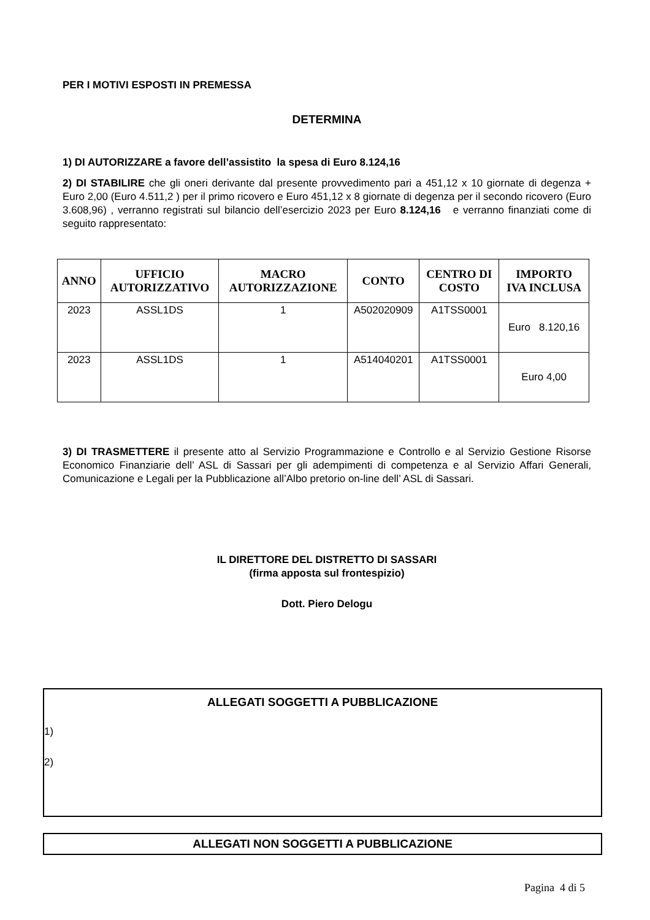PER I MOTIVI ESPOSTI IN PREMESSA
DETERMINA
1) DI AUTORIZZARE a favore dell’assistito la spesa di Euro 8.124,16
2) DI STABILIRE che gli oneri derivante dal presente provvedimento pari a 451,12 x 10 giornate di degenza + Euro 2,00 (Euro 4.511,2 ) per il primo ricovero e Euro 451,12 x 8 giornate di degenza per il secondo ricovero (Euro 3.608,96) , verranno registrati sul bilancio dell’esercizio 2023 per Euro 8.124,16 e verranno finanziati come di seguito rappresentato:
| ANNO | UFFICIO AUTORIZZATIVO | MACRO AUTORIZZAZIONE | CONTO | CENTRO DI COSTO | IMPORTO IVA INCLUSA |
| --- | --- | --- | --- | --- | --- |
| 2023 | ASSL1DS | 1 | A502020909 | A1TSS0001 | Euro 8.120,16 |
| 2023 | ASSL1DS | 1 | A514040201 | A1TSS0001 | Euro 4,00 |
3) DI TRASMETTERE il presente atto al Servizio Programmazione e Controllo e al Servizio Gestione Risorse Economico Finanziarie dell’ ASL di Sassari per gli adempimenti di competenza e al Servizio Affari Generali, Comunicazione e Legali per la Pubblicazione all’Albo pretorio on-line dell’ ASL di Sassari.
IL DIRETTORE DEL DISTRETTO DI SASSARI
(firma apposta sul frontespizio)
Dott. Piero Delogu
ALLEGATI SOGGETTI A PUBBLICAZIONE
1)
2)
ALLEGATI NON SOGGETTI A PUBBLICAZIONE
Pagina 4 di 5